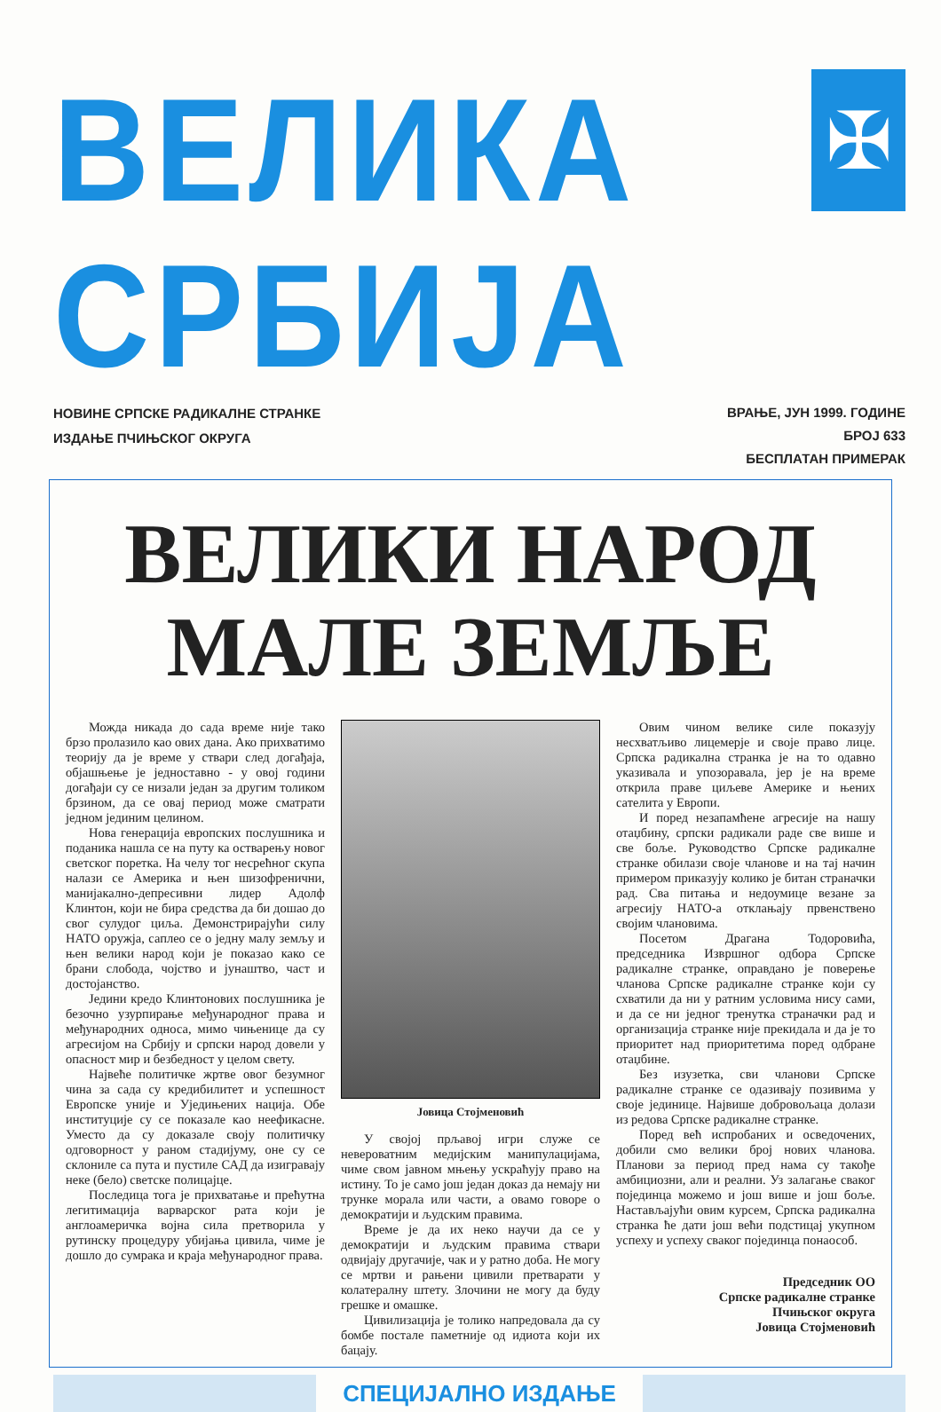ВЕЛИКА СРБИЈА
✠
НОВИНЕ СРПСКЕ РАДИКАЛНЕ СТРАНКЕ
ИЗДАЊЕ ПЧИЊСКОГ ОКРУГА
ВРАЊЕ, ЈУН 1999. ГОДИНЕ
БРОЈ 633
БЕСПЛАТАН ПРИМЕРАК
ВЕЛИКИ НАРОД
МАЛЕ ЗЕМЉЕ
Можда никада до сада време није тако брзо пролазило као ових дана. Ако прихватимо теорију да је време у ствари след догађаја, објашњење је једноставно - у овој години догађаји су се низали један за другим толиком брзином, да се овај период може сматрати једном јединим целином.
Нова генерација европских послушника и поданика нашла се на путу ка остварењу новог светског поретка. На челу тог несрећног скупа налази се Америка и њен шизофренични, манијакално-депресивни лидер Адолф Клинтон, који не бира средства да би дошао до свог сулудог циља. Демонстрирајући силу НАТО оружја, саплео се о једну малу земљу и њен велики народ који је показао како се брани слобода, чојство и јунаштво, част и достојанство.
Једини кредо Клинтонових послушника је безочно узурпирање међународног права и међународних односа, мимо чињенице да су агресијом на Србију и српски народ довели у опасност мир и безбедност у целом свету.
Највеће политичке жртве овог безумног чина за сада су кредибилитет и успешност Европске уније и Уједињених нација. Обе институције су се показале као неефикасне. Уместо да су доказале своју политичку одговорност у раном стадијуму, оне су се склониле са пута и пустиле САД да изигравају неке (бело) светске полицајце.
Последица тога је прихватање и прећутна легитимација варварског рата који је англоамеричка војна сила претворила у рутинску процедуру убијања цивила, чиме је дошло до сумрака и краја међународног права.
Јовица Стојменовић
У својој прљавој игри служе се невероватним медијским манипулацијама, чиме свом јавном мњењу ускраћују право на истину. То је само још један доказ да немају ни трунке морала или части, а овамо говоре о демократији и људским правима.
Време је да их неко научи да се у демократији и људским правима ствари одвијају другачије, чак и у ратно доба. Не могу се мртви и рањени цивили претварати у колатералну штету. Злочини не могу да буду грешке и омашке.
Цивилизација је толико напредовала да су бомбе постале паметније од идиота који их бацају.
Овим чином велике силе показују несхватљиво лицемерје и своје право лице. Српска радикална странка је на то одавно указивала и упозоравала, јер је на време открила праве циљеве Америке и њених сателита у Европи.
И поред незапамћене агресије на нашу отаџбину, српски радикали раде све више и све боље. Руководство Српске радикалне странке обилази своје чланове и на тај начин примером приказују колико је битан страначки рад. Сва питања и недоумице везане за агресију НАТО-а отклањају првенствено својим члановима.
Посетом Драгана Тодоровића, председника Извршног одбора Српске радикалне странке, оправдано је поверење чланова Српске радикалне странке који су схватили да ни у ратним условима нису сами, и да се ни једног тренутка страначки рад и организација странке није прекидала и да је то приоритет над приоритетима поред одбране отаџбине.
Без изузетка, сви чланови Српске радикалне странке се одазивају позивима у своје јединице. Највише добровољаца долази из редова Српске радикалне странке.
Поред већ испробаних и осведочених, добили смо велики број нових чланова. Планови за период пред нама су такође амбициозни, али и реални. Уз залагање сваког појединца можемо и још више и још боље. Настављајући овим курсем, Српска радикална странка ће дати још већи подстицај укупном успеху и успеху сваког појединца понаособ.
Председник ОО
Српске радикалне странке
Пчињског округа
Јовица Стојменовић
СПЕЦИЈАЛНО ИЗДАЊЕ